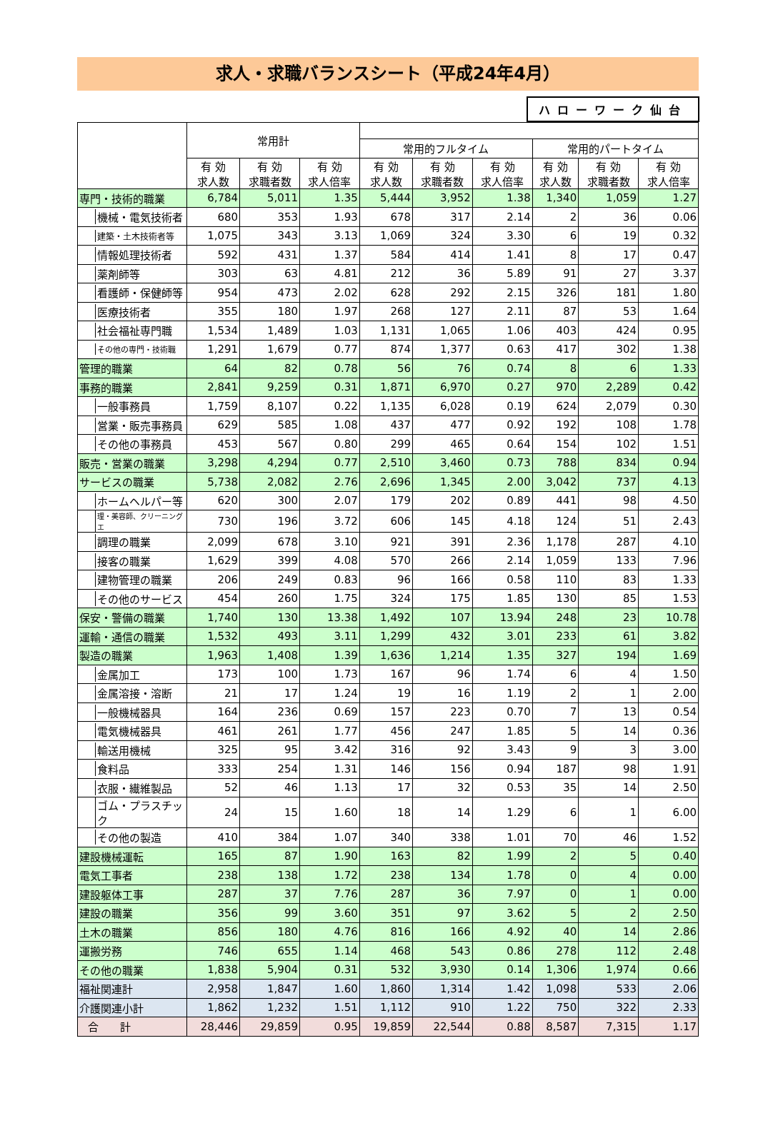求人・求職バランスシート（平成24年4月）
ハローワーク仙台
| | 常用計 | | | | | | | | |
| --- | --- | --- | --- | --- | --- | --- | --- | --- | --- |
| | | | | 常用的フルタイム | | | 常用的パートタイム | | |
| | 有 効 求人数 | 有 効 求職者数 | 有 効 求人倍率 | 有 効 求人数 | 有 効 求職者数 | 有 効 求人倍率 | 有 効 求人数 | 有 効 求職者数 | 有 効 求人倍率 |
| 専門・技術的職業 | 6,784 | 5,011 | 1.35 | 5,444 | 3,952 | 1.38 | 1,340 | 1,059 | 1.27 |
| 機械・電気技術者 | 680 | 353 | 1.93 | 678 | 317 | 2.14 | 2 | 36 | 0.06 |
| 建築・土木技術者等 | 1,075 | 343 | 3.13 | 1,069 | 324 | 3.30 | 6 | 19 | 0.32 |
| 情報処理技術者 | 592 | 431 | 1.37 | 584 | 414 | 1.41 | 8 | 17 | 0.47 |
| 薬剤師等 | 303 | 63 | 4.81 | 212 | 36 | 5.89 | 91 | 27 | 3.37 |
| 看護師・保健師等 | 954 | 473 | 2.02 | 628 | 292 | 2.15 | 326 | 181 | 1.80 |
| 医療技術者 | 355 | 180 | 1.97 | 268 | 127 | 2.11 | 87 | 53 | 1.64 |
| 社会福祉専門職 | 1,534 | 1,489 | 1.03 | 1,131 | 1,065 | 1.06 | 403 | 424 | 0.95 |
| その他の専門・技術職 | 1,291 | 1,679 | 0.77 | 874 | 1,377 | 0.63 | 417 | 302 | 1.38 |
| 管理的職業 | 64 | 82 | 0.78 | 56 | 76 | 0.74 | 8 | 6 | 1.33 |
| 事務的職業 | 2,841 | 9,259 | 0.31 | 1,871 | 6,970 | 0.27 | 970 | 2,289 | 0.42 |
| 一般事務員 | 1,759 | 8,107 | 0.22 | 1,135 | 6,028 | 0.19 | 624 | 2,079 | 0.30 |
| 営業・販売事務員 | 629 | 585 | 1.08 | 437 | 477 | 0.92 | 192 | 108 | 1.78 |
| その他の事務員 | 453 | 567 | 0.80 | 299 | 465 | 0.64 | 154 | 102 | 1.51 |
| 販売・営業の職業 | 3,298 | 4,294 | 0.77 | 2,510 | 3,460 | 0.73 | 788 | 834 | 0.94 |
| サービスの職業 | 5,738 | 2,082 | 2.76 | 2,696 | 1,345 | 2.00 | 3,042 | 737 | 4.13 |
| ホームヘルパー等 | 620 | 300 | 2.07 | 179 | 202 | 0.89 | 441 | 98 | 4.50 |
| 理・美容師、クリーニングエ | 730 | 196 | 3.72 | 606 | 145 | 4.18 | 124 | 51 | 2.43 |
| 調理の職業 | 2,099 | 678 | 3.10 | 921 | 391 | 2.36 | 1,178 | 287 | 4.10 |
| 接客の職業 | 1,629 | 399 | 4.08 | 570 | 266 | 2.14 | 1,059 | 133 | 7.96 |
| 建物管理の職業 | 206 | 249 | 0.83 | 96 | 166 | 0.58 | 110 | 83 | 1.33 |
| その他のサービス | 454 | 260 | 1.75 | 324 | 175 | 1.85 | 130 | 85 | 1.53 |
| 保安・警備の職業 | 1,740 | 130 | 13.38 | 1,492 | 107 | 13.94 | 248 | 23 | 10.78 |
| 運輸・通信の職業 | 1,532 | 493 | 3.11 | 1,299 | 432 | 3.01 | 233 | 61 | 3.82 |
| 製造の職業 | 1,963 | 1,408 | 1.39 | 1,636 | 1,214 | 1.35 | 327 | 194 | 1.69 |
| 金属加工 | 173 | 100 | 1.73 | 167 | 96 | 1.74 | 6 | 4 | 1.50 |
| 金属溶接・溶断 | 21 | 17 | 1.24 | 19 | 16 | 1.19 | 2 | 1 | 2.00 |
| 一般機械器具 | 164 | 236 | 0.69 | 157 | 223 | 0.70 | 7 | 13 | 0.54 |
| 電気機械器具 | 461 | 261 | 1.77 | 456 | 247 | 1.85 | 5 | 14 | 0.36 |
| 輸送用機械 | 325 | 95 | 3.42 | 316 | 92 | 3.43 | 9 | 3 | 3.00 |
| 食料品 | 333 | 254 | 1.31 | 146 | 156 | 0.94 | 187 | 98 | 1.91 |
| 衣服・繊維製品 | 52 | 46 | 1.13 | 17 | 32 | 0.53 | 35 | 14 | 2.50 |
| ゴム・プラスチック | 24 | 15 | 1.60 | 18 | 14 | 1.29 | 6 | 1 | 6.00 |
| その他の製造 | 410 | 384 | 1.07 | 340 | 338 | 1.01 | 70 | 46 | 1.52 |
| 建設機械運転 | 165 | 87 | 1.90 | 163 | 82 | 1.99 | 2 | 5 | 0.40 |
| 電気工事者 | 238 | 138 | 1.72 | 238 | 134 | 1.78 | 0 | 4 | 0.00 |
| 建設躯体工事 | 287 | 37 | 7.76 | 287 | 36 | 7.97 | 0 | 1 | 0.00 |
| 建設の職業 | 356 | 99 | 3.60 | 351 | 97 | 3.62 | 5 | 2 | 2.50 |
| 土木の職業 | 856 | 180 | 4.76 | 816 | 166 | 4.92 | 40 | 14 | 2.86 |
| 運搬労務 | 746 | 655 | 1.14 | 468 | 543 | 0.86 | 278 | 112 | 2.48 |
| その他の職業 | 1,838 | 5,904 | 0.31 | 532 | 3,930 | 0.14 | 1,306 | 1,974 | 0.66 |
| 福祉関連計 | 2,958 | 1,847 | 1.60 | 1,860 | 1,314 | 1.42 | 1,098 | 533 | 2.06 |
| 介護関連小計 | 1,862 | 1,232 | 1.51 | 1,112 | 910 | 1.22 | 750 | 322 | 2.33 |
| 合 計 | 28,446 | 29,859 | 0.95 | 19,859 | 22,544 | 0.88 | 8,587 | 7,315 | 1.17 |